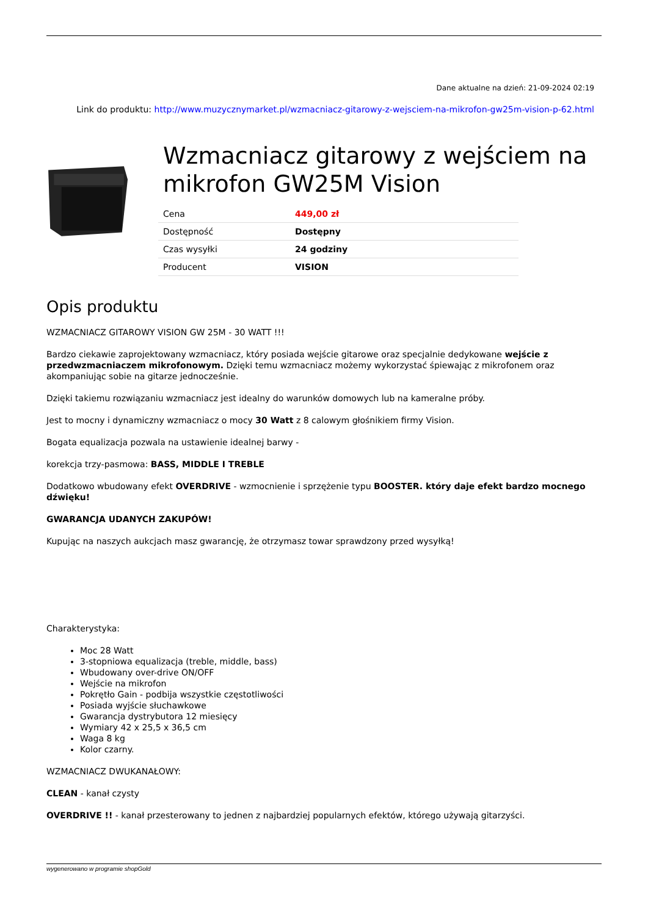Dane aktualne na dzień: 21-09-2024 02:19
Link do produktu: http://www.muzycznymarket.pl/wzmacniacz-gitarowy-z-wejsciem-na-mikrofon-gw25m-vision-p-62.html
Wzmacniacz gitarowy z wejściem na mikrofon GW25M Vision
| Cena | 449,00 zł |
| Dostępność | Dostępny |
| Czas wysyłki | 24 godziny |
| Producent | VISION |
Opis produktu
WZMACNIACZ GITAROWY VISION GW 25M - 30 WATT !!!
Bardzo ciekawie zaprojektowany wzmacniacz, który posiada wejście gitarowe oraz specjalnie dedykowane wejście z przedwzmacniaczem mikrofonowym. Dzięki temu wzmacniacz możemy wykorzystać śpiewając z mikrofonem oraz akompaniując sobie na gitarze jednocześnie.
Dzięki takiemu rozwiązaniu wzmacniacz jest idealny do warunków domowych lub na kameralne próby.
Jest to mocny i dynamiczny wzmacniacz o mocy 30 Watt z 8 calowym głośnikiem firmy Vision.
Bogata equalizacja pozwala na ustawienie idealnej barwy -
korekcja trzy-pasmowa: BASS, MIDDLE I TREBLE
Dodatkowo wbudowany efekt OVERDRIVE - wzmocnienie i sprzężenie typu BOOSTER. który daje efekt bardzo mocnego dźwięku!
GWARANCJA UDANYCH ZAKUPÓW!
Kupując na naszych aukcjach masz gwarancję, że otrzymasz towar sprawdzony przed wysyłką!
Charakterystyka:
Moc 28 Watt
3-stopniowa equalizacja (treble, middle, bass)
Wbudowany over-drive ON/OFF
Wejście na mikrofon
Pokrętło Gain - podbija wszystkie częstotliwości
Posiada wyjście słuchawkowe
Gwarancja dystrybutora 12 miesięcy
Wymiary 42 x 25,5 x 36,5 cm
Waga 8 kg
Kolor czarny.
WZMACNIACZ DWUKANAŁOWY:
CLEAN - kanał czysty
OVERDRIVE !! - kanał przesterowany to jednen z najbardziej popularnych efektów, którego używają gitarzyści.
wygenerowano w programie shopGold